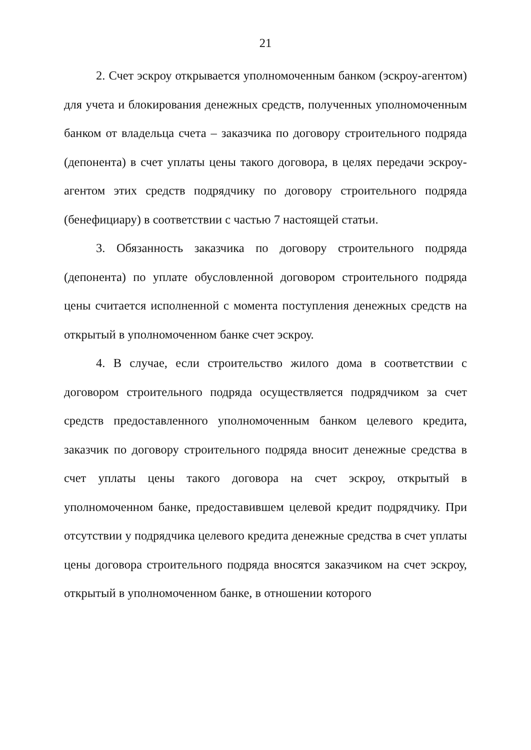21
2. Счет эскроу открывается уполномоченным банком (эскроу-агентом) для учета и блокирования денежных средств, полученных уполномоченным банком от владельца счета – заказчика по договору строительного подряда (депонента) в счет уплаты цены такого договора, в целях передачи эскроу-агентом этих средств подрядчику по договору строительного подряда (бенефициару) в соответствии с частью 7 настоящей статьи.
3. Обязанность заказчика по договору строительного подряда (депонента) по уплате обусловленной договором строительного подряда цены считается исполненной с момента поступления денежных средств на открытый в уполномоченном банке счет эскроу.
4. В случае, если строительство жилого дома в соответствии с договором строительного подряда осуществляется подрядчиком за счет средств предоставленного уполномоченным банком целевого кредита, заказчик по договору строительного подряда вносит денежные средства в счет уплаты цены такого договора на счет эскроу, открытый в уполномоченном банке, предоставившем целевой кредит подрядчику. При отсутствии у подрядчика целевого кредита денежные средства в счет уплаты цены договора строительного подряда вносятся заказчиком на счет эскроу, открытый в уполномоченном банке, в отношении которого